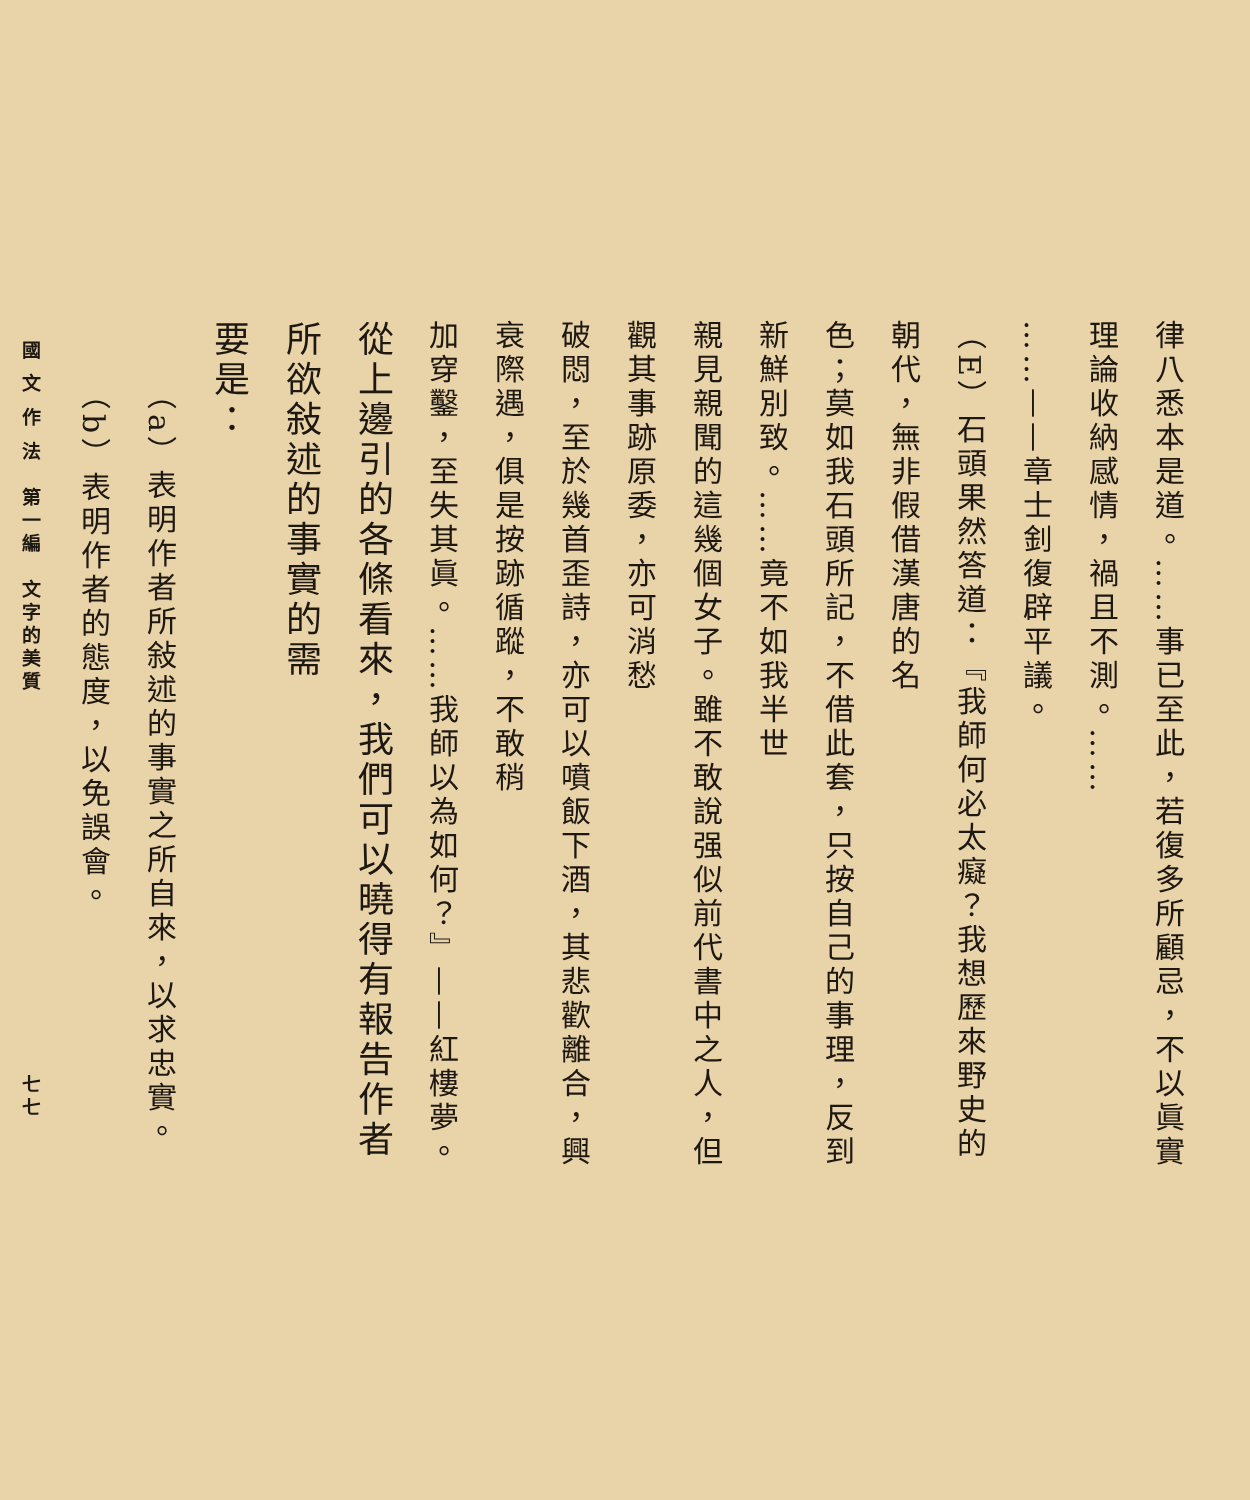律八悉本是道。……事已至此，若復多所顧忌，不以眞實理論收納感情，禍且不測。……
……——章士釗復辟平議。
（E）石頭果然答道：『我師何必太癡？我想歷來野史的朝代，無非假借漢唐的名
色；莫如我石頭所記，不借此套，只按自己的事理，反到新鮮別致。……竟不如我半世
親見親聞的這幾個女子。雖不敢說强似前代書中之人，但觀其事跡原委，亦可消愁
破悶，至於幾首歪詩，亦可以噴飯下酒，其悲歡離合，興衰際遇，俱是按跡循蹤，不敢稍
加穿鑿，至失其眞。……我師以為如何？』——紅樓夢。
從上邊引的各條看來，我們可以曉得有報告作者所欲敍述的事實的需
要是：
（a）表明作者所敍述的事實之所自來，以求忠實。
（b）表明作者的態度，以免誤會。
國 文 作 法　第一編　文字的美質 七七